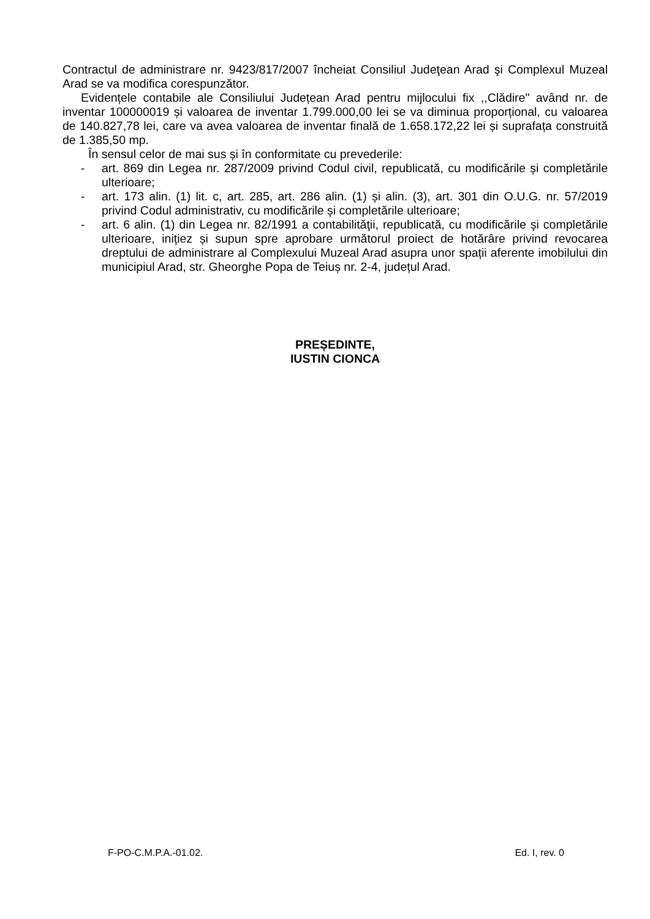Contractul de administrare nr. 9423/817/2007 încheiat Consiliul Judeţean Arad şi Complexul Muzeal Arad se va modifica corespunzător.
Evidențele contabile ale Consiliului Județean Arad pentru mijlocului fix ,,Clădire" având nr. de inventar 100000019 și valoarea de inventar 1.799.000,00 lei se va diminua proporțional, cu valoarea de 140.827,78 lei, care va avea valoarea de inventar finală de 1.658.172,22 lei și suprafața construită de 1.385,50 mp.
În sensul celor de mai sus și în conformitate cu prevederile:
- art. 869 din Legea nr. 287/2009 privind Codul civil, republicată, cu modificările și completările ulterioare;
- art. 173 alin. (1) lit. c, art. 285, art. 286 alin. (1) și alin. (3), art. 301 din O.U.G. nr. 57/2019 privind Codul administrativ, cu modificările și completările ulterioare;
- art. 6 alin. (1) din Legea nr. 82/1991 a contabilităţii, republicată, cu modificările şi completările ulterioare, inițiez și supun spre aprobare următorul proiect de hotărâre privind revocarea dreptului de administrare al Complexului Muzeal Arad asupra unor spații aferente imobilului din municipiul Arad, str. Gheorghe Popa de Teiuș nr. 2-4, județul Arad.
PREȘEDINTE,
IUSTIN CIONCA
F-PO-C.M.P.A.-01.02. Ed. I, rev. 0